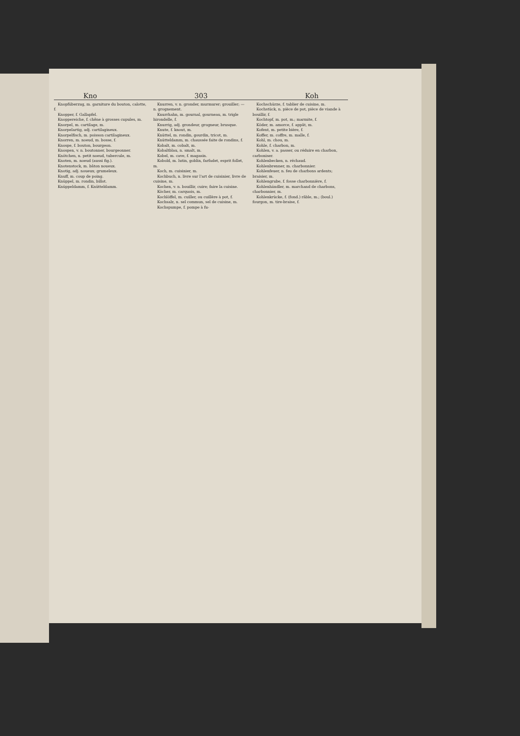Kno 303 Koh
Knopfüberzug, m. garniture du bouton, calotte, f.
Knopper, f. Gallapfel.
Knoppereiche, f. chêne à grosses cupules, m.
Knorpel, m. cartilage, m.
Knorpelartig, adj. cartilagineux.
Knorpelfisch, m. poisson cartilagineux.
Knorren, m. noeud, m. bosse, f.
Knospe, f. bouton, bourgeon.
Knospen, v. n. boutonner, bourgeonner.
Knötchen, n. petit noeud, tubercule, m.
Knoten, m. noeud (aussi fig.).
Knotenstock, m. bâton noueux.
Knotig, adj. noueux; grumeleux.
Knuff, m. coup de poing.
Knüppel, m. rondin, billot.
Knüppeldamm, f. Knütteldamm.
Knurren, v. n. gronder, murmurer; grouiller; — n. grognement.
Knurrhahn, m. gournal, gourneau, m. trigle hirondelle, f.
Knurrig, adj. grondeur, grogneur, brusque.
Knute, f. knout, m.
Knüttel, m. rondin, gourdin, tricot, m.
Knütteldamm, m. chaussée faite de rondins, f.
Kobalt, m. cobalt, m.
Kobaltblau, n. smalt, m.
Kobel, m. cave, f. magasin.
Kobold, m. lutin, goblin, farfadet, esprit follet, m.
Koch, m. cuisinier, m.
Kochbuch, n. livre sur l'art de cuisinier, livre de cuisine, m.
Kochen, v. n. bouillir, cuire; faire la cuisine.
Köcher, m. carquois, m.
Kochlöffel, m. cuiller, ou cuillère à pot, f.
Kochsalz, n. sel commun, sel de cuisine, m.
Kochspumpe, f. pompe à fu-
Kochschürze, f. tablier de cuisine, m.
Kochstück, n. pièce de pot, pièce de viande à bouillir, f.
Kochtopf, m. pot, m.; marmite, f.
Köder, m. amorce, f. appât, m.
Kofent, m. petite bière, f.
Koffer, m. coffre, m. malle, f.
Kohl, m. chou, m.
Kohle, f. charbon, m.
Kohlen, v. a. passer, ou réduire en charbon, carboniser.
Kohlenbecken, n. réchaud.
Kohlenbrenner, m. charbonnier.
Kohlenfeuer, n. feu de charbons ardents; braisier, m.
Kohlengrube, f. fosse charbonnière, f.
Kohlenhändler, m. marchand de charbons, charbonnier, m.
Kohlenkrücke, f. (fond.) râble, m.; (boul.) fourgon, m. tire-braise, f.